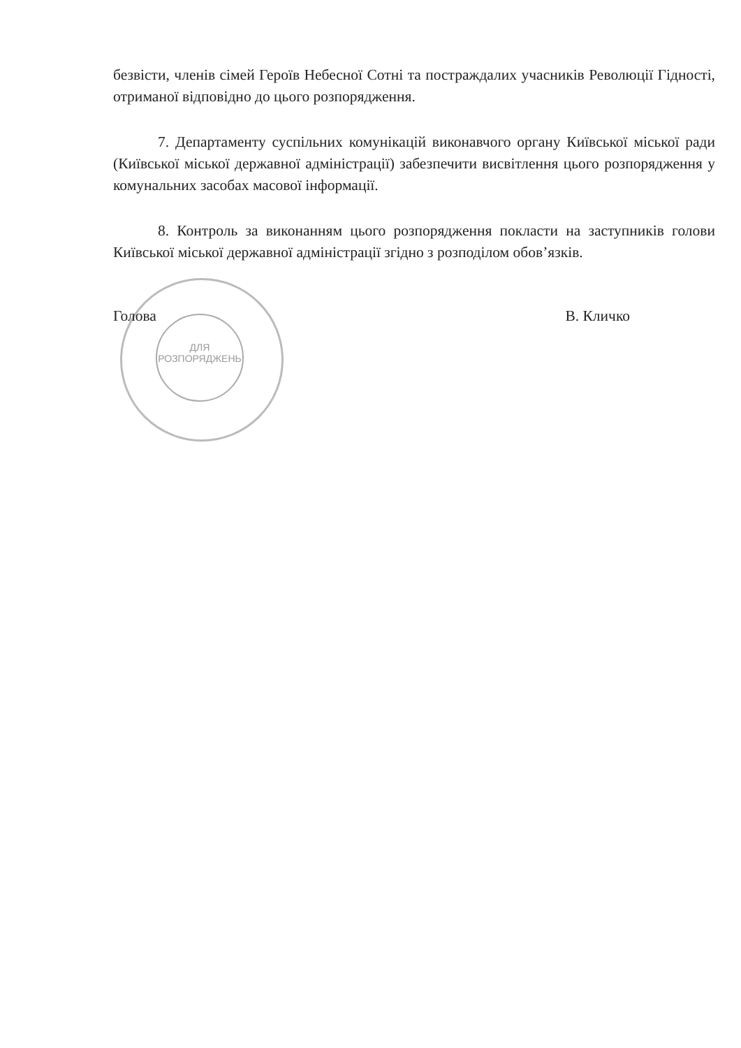ДЛЯ
РОЗПОРЯДЖЕНЬ
безвісти, членів сімей Героїв Небесної Сотні та постраждалих учасників Революції Гідності, отриманої відповідно до цього розпорядження.
7. Департаменту суспільних комунікацій виконавчого органу Київської міської ради (Київської міської державної адміністрації) забезпечити висвітлення цього розпорядження у комунальних засобах масової інформації.
8. Контроль за виконанням цього розпорядження покласти на заступників голови Київської міської державної адміністрації згідно з розподілом обов’язків.
Голова В. Кличко